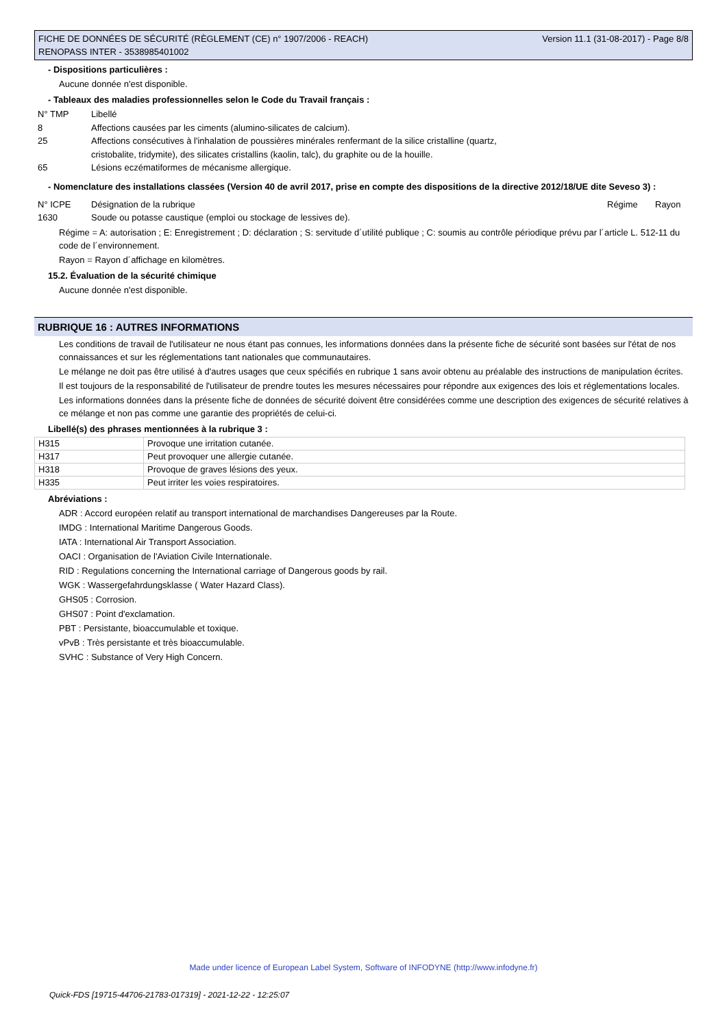FICHE DE DONNÉES DE SÉCURITÉ (RÈGLEMENT (CE) n° 1907/2006 - REACH)
RENOPASS INTER - 3538985401002
Version 11.1 (31-08-2017) - Page 8/8
- Dispositions particulières :
Aucune donnée n'est disponible.
- Tableaux des maladies professionnelles selon le Code du Travail français :
| N° TMP | Libellé |
| 8 | Affections causées par les ciments (alumino-silicates de calcium). |
| 25 | Affections consécutives à l'inhalation de poussières minérales renfermant de la silice cristalline (quartz, cristobalite, tridymite), des silicates cristallins (kaolin, talc), du graphite ou de la houille. |
| 65 | Lésions eczématiformes de mécanisme allergique. |
- Nomenclature des installations classées (Version 40 de avril 2017, prise en compte des dispositions de la directive 2012/18/UE dite Seveso 3) :
| N° ICPE | Désignation de la rubrique | Régime | Rayon |
| 1630 | Soude ou potasse caustique (emploi ou stockage de lessives de). | | |
Régime = A: autorisation ; E: Enregistrement ; D: déclaration ; S: servitude d´utilité publique ; C: soumis au contrôle périodique prévu par l´article L. 512-11 du code de l´environnement.
Rayon = Rayon d´affichage en kilomètres.
15.2. Évaluation de la sécurité chimique
Aucune donnée n'est disponible.
RUBRIQUE 16 : AUTRES INFORMATIONS
Les conditions de travail de l'utilisateur ne nous étant pas connues, les informations données dans la présente fiche de sécurité sont basées sur l'état de nos connaissances et sur les réglementations tant nationales que communautaires.
Le mélange ne doit pas être utilisé à d'autres usages que ceux spécifiés en rubrique 1 sans avoir obtenu au préalable des instructions de manipulation écrites.
Il est toujours de la responsabilité de l'utilisateur de prendre toutes les mesures nécessaires pour répondre aux exigences des lois et réglementations locales.
Les informations données dans la présente fiche de données de sécurité doivent être considérées comme une description des exigences de sécurité relatives à ce mélange et non pas comme une garantie des propriétés de celui-ci.
Libellé(s) des phrases mentionnées à la rubrique 3 :
| H315 | Provoque une irritation cutanée. |
| H317 | Peut provoquer une allergie cutanée. |
| H318 | Provoque de graves lésions des yeux. |
| H335 | Peut irriter les voies respiratoires. |
Abréviations :
ADR : Accord européen relatif au transport international de marchandises Dangereuses par la Route.
IMDG : International Maritime Dangerous Goods.
IATA : International Air Transport Association.
OACI : Organisation de l'Aviation Civile Internationale.
RID : Regulations concerning the International carriage of Dangerous goods by rail.
WGK : Wassergefahrdungsklasse ( Water Hazard Class).
GHS05 : Corrosion.
GHS07 : Point d'exclamation.
PBT : Persistante, bioaccumulable et toxique.
vPvB : Très persistante et très bioaccumulable.
SVHC : Substance of Very High Concern.
Made under licence of European Label System, Software of INFODYNE (http://www.infodyne.fr)
Quick-FDS [19715-44706-21783-017319] - 2021-12-22 - 12:25:07